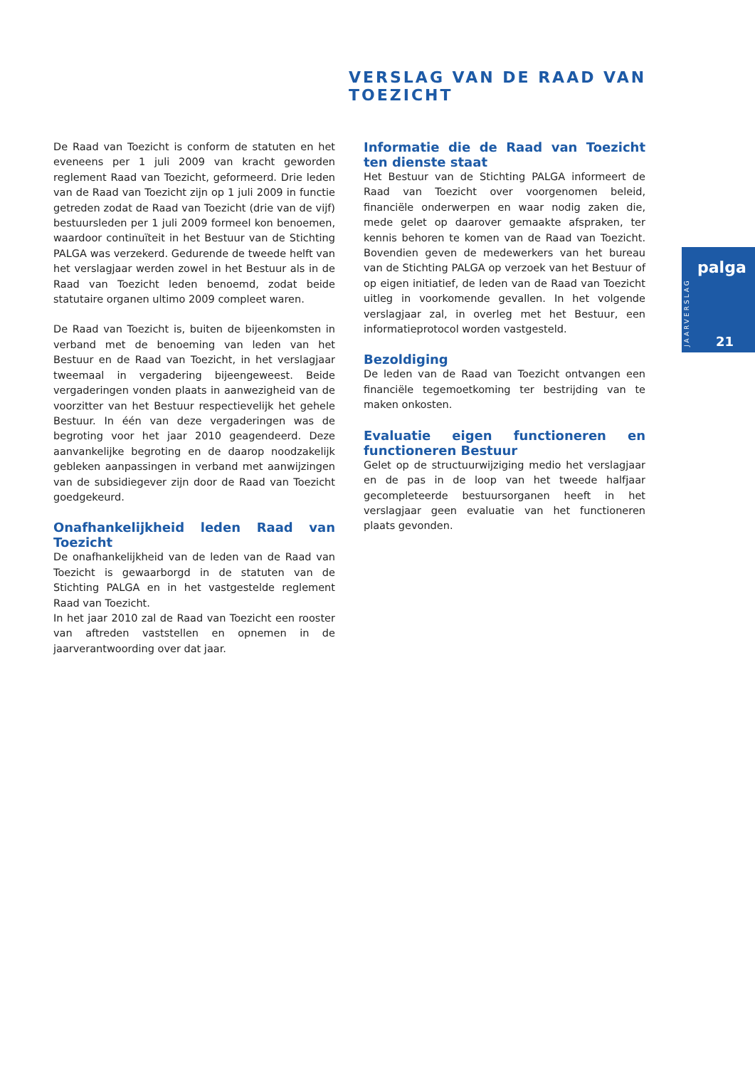VERSLAG VAN DE RAAD VAN TOEZICHT
De Raad van Toezicht is conform de statuten en het eveneens per 1 juli 2009 van kracht geworden reglement Raad van Toezicht, geformeerd. Drie leden van de Raad van Toezicht zijn op 1 juli 2009 in functie getreden zodat de Raad van Toezicht (drie van de vijf) bestuursleden per 1 juli 2009 formeel kon benoemen, waardoor continuïteit in het Bestuur van de Stichting PALGA was verzekerd. Gedurende de tweede helft van het verslagjaar werden zowel in het Bestuur als in de Raad van Toezicht leden benoemd, zodat beide statutaire organen ultimo 2009 compleet waren.
De Raad van Toezicht is, buiten de bijeenkomsten in verband met de benoeming van leden van het Bestuur en de Raad van Toezicht, in het verslagjaar tweemaal in vergadering bijeengeweest. Beide vergaderingen vonden plaats in aanwezigheid van de voorzitter van het Bestuur respectievelijk het gehele Bestuur. In één van deze vergaderingen was de begroting voor het jaar 2010 geagendeerd. Deze aanvankelijke begroting en de daarop noodzakelijk gebleken aanpassingen in verband met aanwijzingen van de subsidiegever zijn door de Raad van Toezicht goedgekeurd.
Onafhankelijkheid leden Raad van Toezicht
De onafhankelijkheid van de leden van de Raad van Toezicht is gewaarborgd in de statuten van de Stichting PALGA en in het vastgestelde reglement Raad van Toezicht.
In het jaar 2010 zal de Raad van Toezicht een rooster van aftreden vaststellen en opnemen in de jaarverantwoording over dat jaar.
Informatie die de Raad van Toezicht ten dienste staat
Het Bestuur van de Stichting PALGA informeert de Raad van Toezicht over voorgenomen beleid, financiële onderwerpen en waar nodig zaken die, mede gelet op daarover gemaakte afspraken, ter kennis behoren te komen van de Raad van Toezicht. Bovendien geven de medewerkers van het bureau van de Stichting PALGA op verzoek van het Bestuur of op eigen initiatief, de leden van de Raad van Toezicht uitleg in voorkomende gevallen. In het volgende verslagjaar zal, in overleg met het Bestuur, een informatieprotocol worden vastgesteld.
Bezoldiging
De leden van de Raad van Toezicht ontvangen een financiële tegemoetkoming ter bestrijding van te maken onkosten.
Evaluatie eigen functioneren en functioneren Bestuur
Gelet op de structuurwijziging medio het verslagjaar en de pas in de loop van het tweede halfjaar gecompleteerde bestuursorganen heeft in het verslagjaar geen evaluatie van het functioneren plaats gevonden.
JAARVERSLAG
palga
21